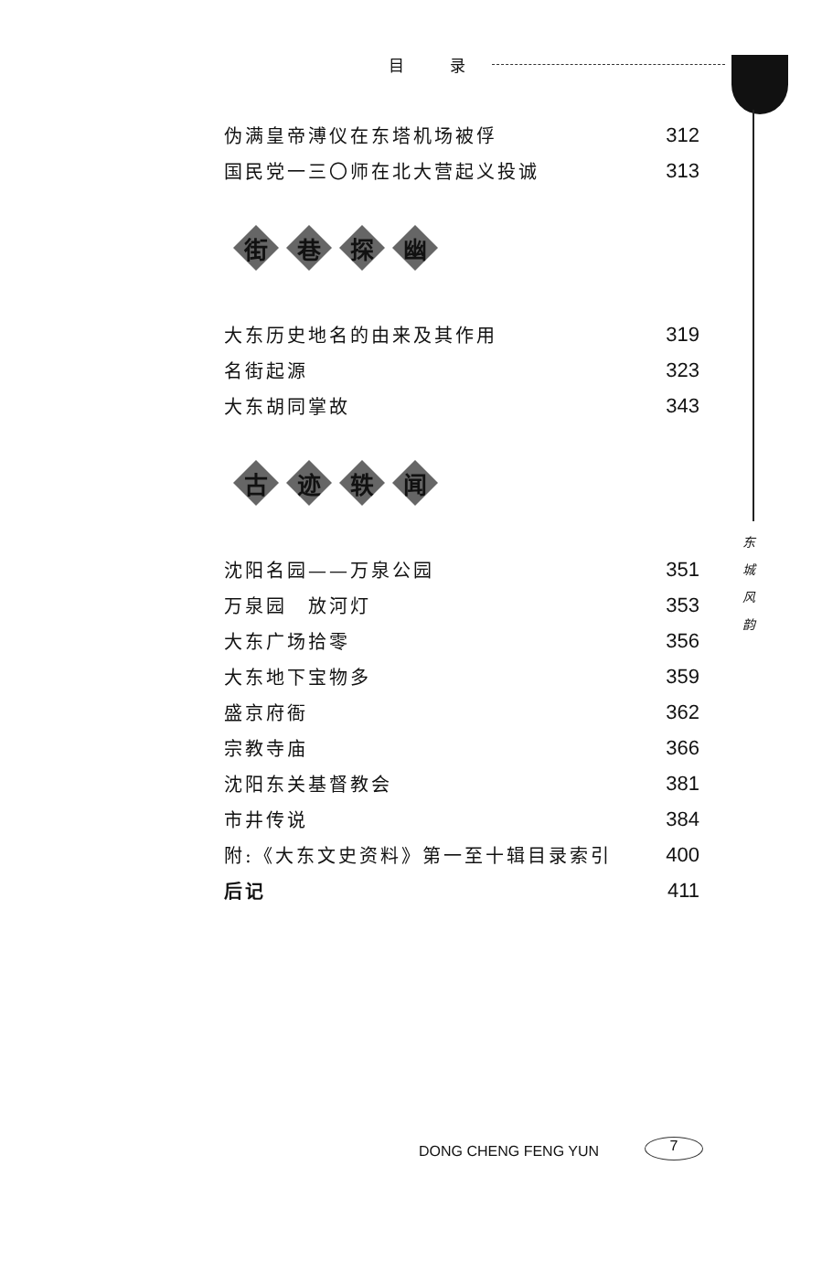目 录
东 城 风 韵
伪满皇帝溥仪在东塔机场被俘 312
国民党一三〇师在北大营起义投诚 313
街巷探幽
大东历史地名的由来及其作用 319
名街起源 323
大东胡同掌故 343
古迹轶闻
沈阳名园——万泉公园 351
万泉园　放河灯 353
大东广场拾零 356
大东地下宝物多 359
盛京府衙 362
宗教寺庙 366
沈阳东关基督教会 381
市井传说 384
附:《大东文史资料》第一至十辑目录索引 400
后记 411
DONG CHENG FENG YUN 7